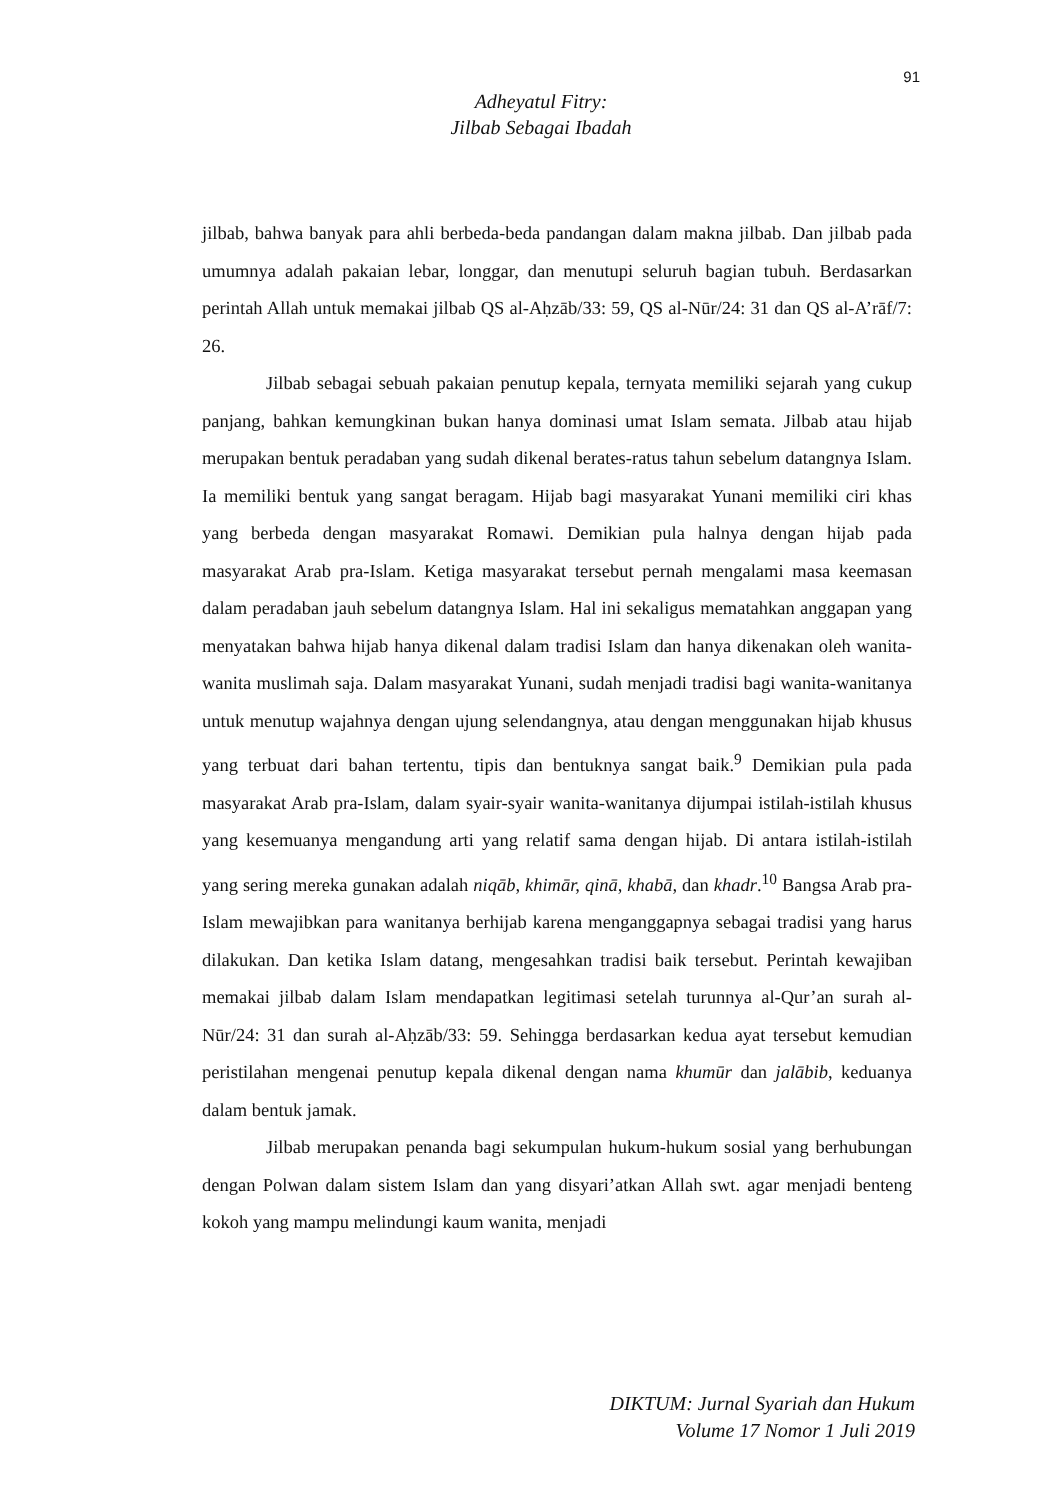91
Adheyatul Fitry:
Jilbab Sebagai Ibadah
jilbab, bahwa banyak para ahli berbeda-beda pandangan dalam makna jilbab. Dan jilbab pada umumnya adalah pakaian lebar, longgar, dan menutupi seluruh bagian tubuh. Berdasarkan perintah Allah untuk memakai jilbab QS al-Aḥzāb/33: 59, QS al-Nūr/24: 31 dan QS al-A’rāf/7: 26.
Jilbab sebagai sebuah pakaian penutup kepala, ternyata memiliki sejarah yang cukup panjang, bahkan kemungkinan bukan hanya dominasi umat Islam semata. Jilbab atau hijab merupakan bentuk peradaban yang sudah dikenal berates-ratus tahun sebelum datangnya Islam. Ia memiliki bentuk yang sangat beragam. Hijab bagi masyarakat Yunani memiliki ciri khas yang berbeda dengan masyarakat Romawi. Demikian pula halnya dengan hijab pada masyarakat Arab pra-Islam. Ketiga masyarakat tersebut pernah mengalami masa keemasan dalam peradaban jauh sebelum datangnya Islam. Hal ini sekaligus mematahkan anggapan yang menyatakan bahwa hijab hanya dikenal dalam tradisi Islam dan hanya dikenakan oleh wanita-wanita muslimah saja. Dalam masyarakat Yunani, sudah menjadi tradisi bagi wanita-wanitanya untuk menutup wajahnya dengan ujung selendangnya, atau dengan menggunakan hijab khusus yang terbuat dari bahan tertentu, tipis dan bentuknya sangat baik.<sup>9</sup> Demikian pula pada masyarakat Arab pra-Islam, dalam syair-syair wanita-wanitanya dijumpai istilah-istilah khusus yang kesemuanya mengandung arti yang relatif sama dengan hijab. Di antara istilah-istilah yang sering mereka gunakan adalah niqāb, khimār, qinā, khabā, dan khadr.<sup>10</sup> Bangsa Arab pra-Islam mewajibkan para wanitanya berhijab karena menganggapnya sebagai tradisi yang harus dilakukan. Dan ketika Islam datang, mengesahkan tradisi baik tersebut. Perintah kewajiban memakai jilbab dalam Islam mendapatkan legitimasi setelah turunnya al-Qur’an surah al-Nūr/24: 31 dan surah al-Aḥzāb/33: 59. Sehingga berdasarkan kedua ayat tersebut kemudian peristilahan mengenai penutup kepala dikenal dengan nama khumūr dan jalābib, keduanya dalam bentuk jamak.
Jilbab merupakan penanda bagi sekumpulan hukum-hukum sosial yang berhubungan dengan Polwan dalam sistem Islam dan yang disyari’atkan Allah swt. agar menjadi benteng kokoh yang mampu melindungi kaum wanita, menjadi
DIKTUM: Jurnal Syariah dan Hukum
Volume 17 Nomor 1 Juli 2019